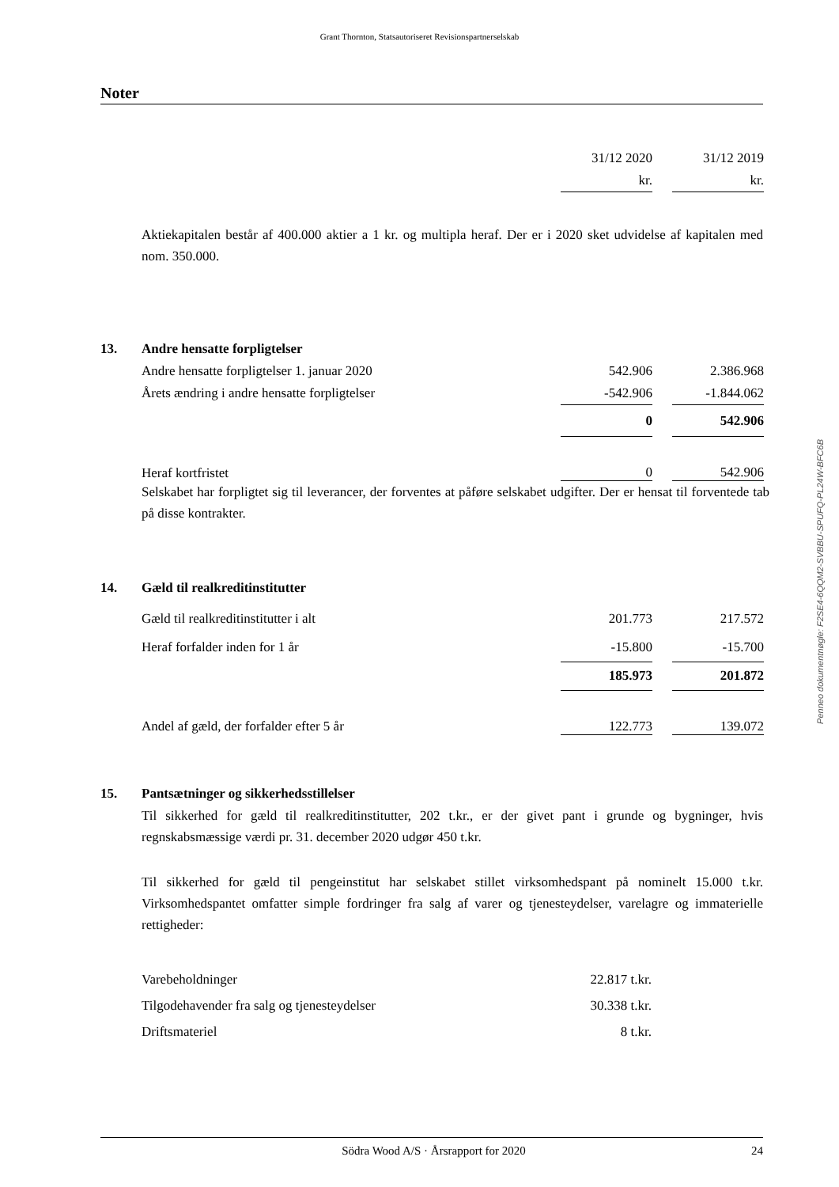Grant Thornton, Statsautoriseret Revisionspartnerselskab
Noter
| | | 31/12 2020 | | 31/12 2019 |
| | | kr. | | kr. |
Aktiekapitalen består af 400.000 aktier a 1 kr. og multipla heraf. Der er i 2020 sket udvidelse af kapitalen med nom. 350.000.
| 13. | Andre hensatte forpligtelser | | | |
| | Andre hensatte forpligtelser 1. januar 2020 | 542.906 | | 2.386.968 |
| | Årets ændring i andre hensatte forpligtelser | -542.906 | | -1.844.062 |
| | | 0 | | 542.906 |
| | Heraf kortfristet | 0 | | 542.906 |
Selskabet har forpligtet sig til leverancer, der forventes at påføre selskabet udgifter. Der er hensat til forventede tab på disse kontrakter.
| 14. | Gæld til realkreditinstitutter | | | |
| | Gæld til realkreditinstitutter i alt | 201.773 | | 217.572 |
| | Heraf forfalder inden for 1 år | -15.800 | | -15.700 |
| | | 185.973 | | 201.872 |
| | Andel af gæld, der forfalder efter 5 år | 122.773 | | 139.072 |
| 15. | Pantsætninger og sikkerhedsstillelser |
Til sikkerhed for gæld til realkreditinstitutter, 202 t.kr., er der givet pant i grunde og bygninger, hvis regnskabsmæssige værdi pr. 31. december 2020 udgør 450 t.kr.
Til sikkerhed for gæld til pengeinstitut har selskabet stillet virksomhedspant på nominelt 15.000 t.kr. Virksomhedspantet omfatter simple fordringer fra salg af varer og tjenesteydelser, varelagre og immaterielle rettigheder:
| Varebeholdninger | 22.817 t.kr. |
| Tilgodehavender fra salg og tjenesteydelser | 30.338 t.kr. |
| Driftsmateriel | 8 t.kr. |
Penneo dokumentnøgle: F2SE4-6QQM2-SVBBU-SPUFQ-PL24W-BFC6B
Södra Wood A/S · Årsrapport for 2020 24